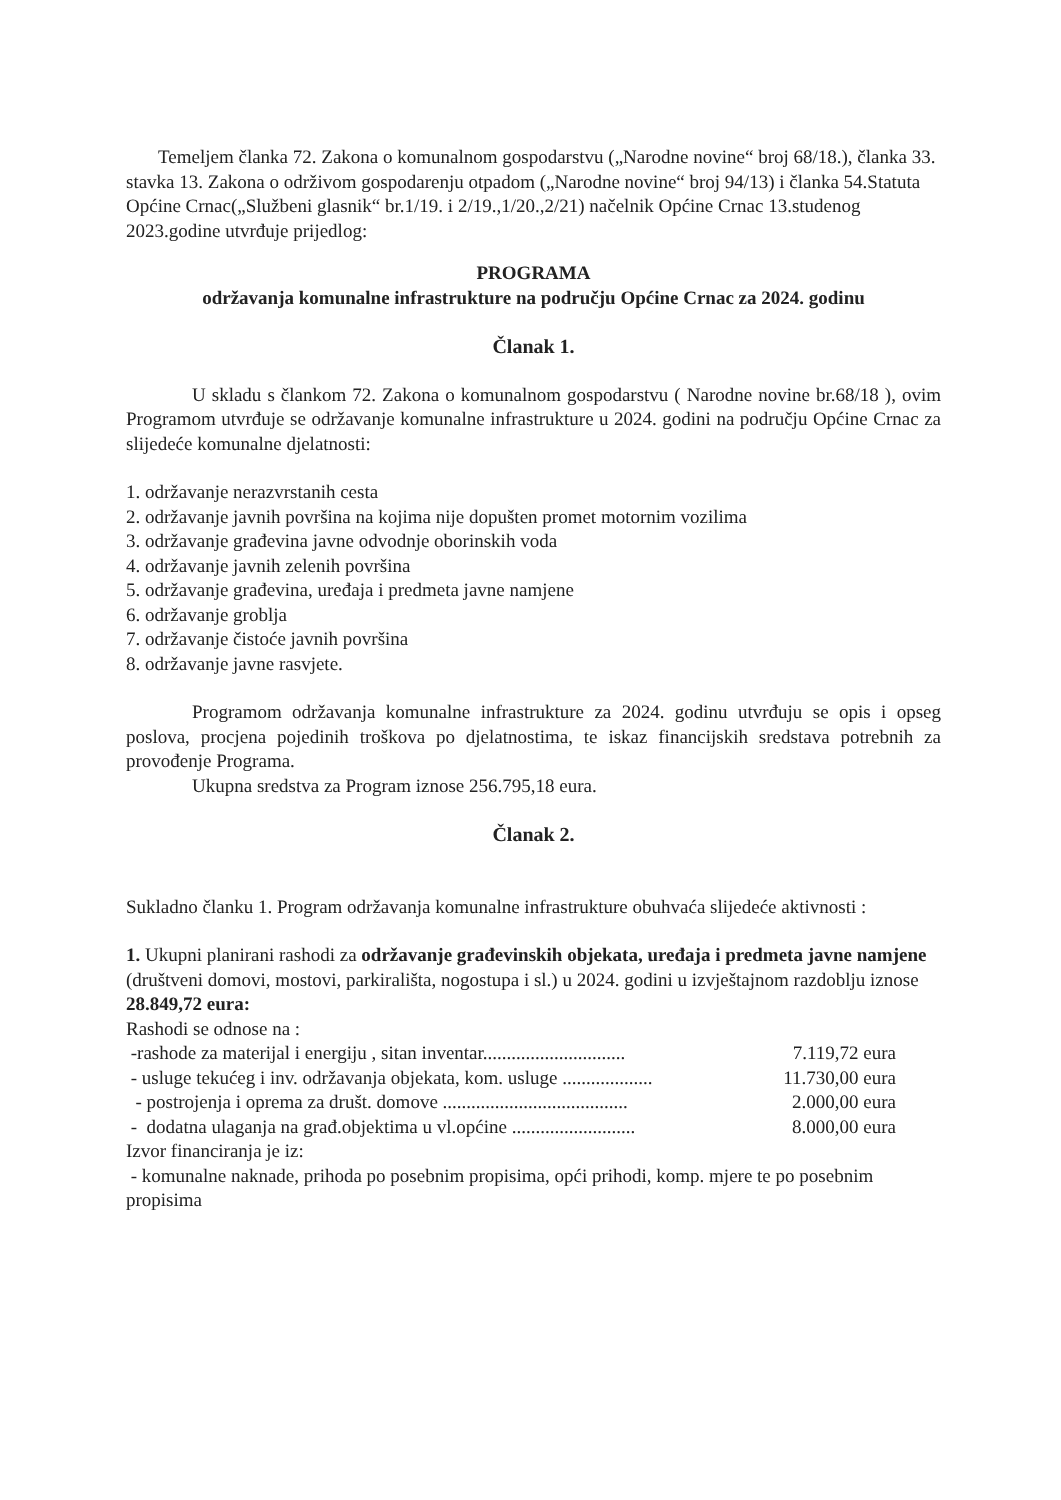Temeljem članka 72. Zakona o komunalnom gospodarstvu („Narodne novine“ broj 68/18.), članka 33. stavka 13. Zakona o održivom gospodarenju otpadom („Narodne novine“ broj 94/13) i članka 54.Statuta Općine Crnac(„Službeni glasnik“ br.1/19. i 2/19.,1/20.,2/21) načelnik Općine Crnac 13.studenog 2023.godine utvrđuje prijedlog:
PROGRAMA
održavanja komunalne infrastrukture na području Općine Crnac za 2024. godinu
Članak 1.
U skladu s člankom 72. Zakona o komunalnom gospodarstvu ( Narodne novine br.68/18 ), ovim Programom utvrđuje se održavanje komunalne infrastrukture u 2024. godini na području Općine Crnac za slijedeće komunalne djelatnosti:
1. održavanje nerazvrstanih cesta
2. održavanje javnih površina na kojima nije dopušten promet motornim vozilima
3. održavanje građevina javne odvodnje oborinskih voda
4. održavanje javnih zelenih površina
5. održavanje građevina, uređaja i predmeta javne namjene
6. održavanje groblja
7. održavanje čistoće javnih površina
8. održavanje javne rasvjete.
Programom održavanja komunalne infrastrukture za 2024. godinu utvrđuju se opis i opseg poslova, procjena pojedinih troškova po djelatnostima, te iskaz financijskih sredstava potrebnih za provođenje Programa.
Ukupna sredstva za Program iznose 256.795,18 eura.
Članak 2.
Sukladno članku 1. Program održavanja komunalne infrastrukture obuhvaća slijedeće aktivnosti :
1. Ukupni planirani rashodi za održavanje građevinskih objekata, uređaja i predmeta javne namjene (društveni domovi, mostovi, parkirališta, nogostupa i sl.) u 2024. godini u izvještajnom razdoblju iznose 28.849,72 eura:
Rashodi se odnose na :
-rashode za materijal i energiju , sitan inventar.............................. 7.119,72 eura
- usluge tekućeg i inv. održavanja objekata, kom. usluge ................... 11.730,00 eura
- postrojenja i oprema za društ. domove ....................................... 2.000,00 eura
- dodatna ulaganja na građ.objektima u vl.općine .......................... 8.000,00 eura
Izvor financiranja je iz:
- komunalne naknade, prihoda po posebnim propisima, opći prihodi, komp. mjere te po posebnim propisima